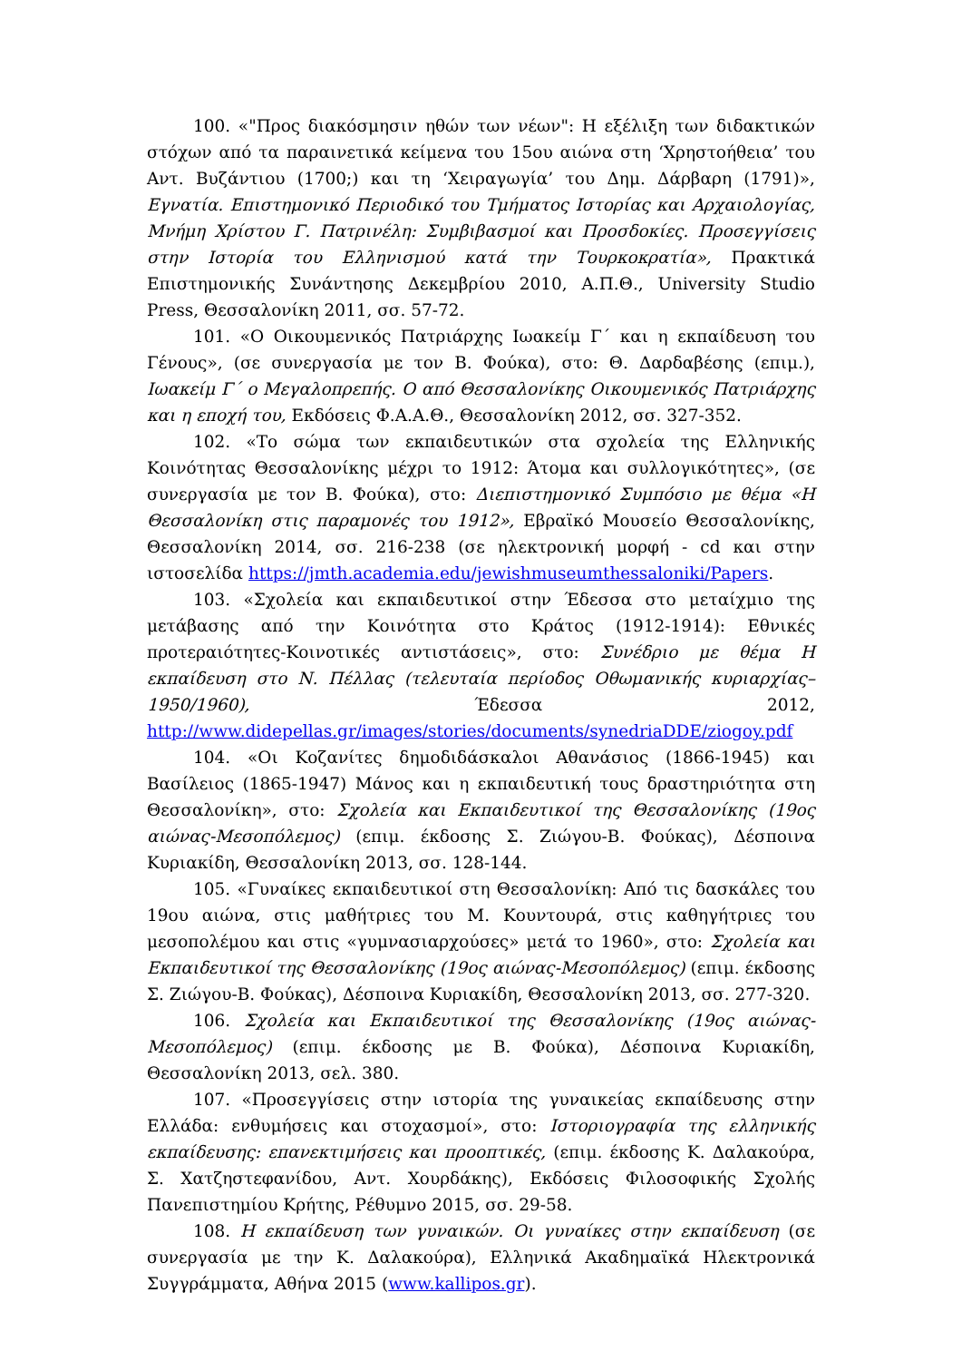100. «"Προς διακόσμησιν ηθών των νέων": Η εξέλιξη των διδακτικών στόχων από τα παραινετικά κείμενα του 15ου αιώνα στη ‘Χρηστοήθεια’ του Αντ. Βυζάντιου (1700;) και τη ‘Χειραγωγία’ του Δημ. Δάρβαρη (1791)», Εγνατία. Επιστημονικό Περιοδικό του Τμήματος Ιστορίας και Αρχαιολογίας, Μνήμη Χρίστου Γ. Πατρινέλη: Συμβιβασμοί και Προσδοκίες. Προσεγγίσεις στην Ιστορία του Ελληνισμού κατά την Τουρκοκρατία», Πρακτικά Επιστημονικής Συνάντησης Δεκεμβρίου 2010, Α.Π.Θ., University Studio Press, Θεσσαλονίκη 2011, σσ. 57-72.
101. «Ο Οικουμενικός Πατριάρχης Ιωακείμ Γ΄ και η εκπαίδευση του Γένους», (σε συνεργασία με τον Β. Φούκα), στο: Θ. Δαρδαβέσης (επιμ.), Ιωακείμ Γ΄ ο Μεγαλοπρεπής. Ο από Θεσσαλονίκης Οικουμενικός Πατριάρχης και η εποχή του, Εκδόσεις Φ.Α.Α.Θ., Θεσσαλονίκη 2012, σσ. 327-352.
102. «Το σώμα των εκπαιδευτικών στα σχολεία της Ελληνικής Κοινότητας Θεσσαλονίκης μέχρι το 1912: Άτομα και συλλογικότητες», (σε συνεργασία με τον Β. Φούκα), στο: Διεπιστημονικό Συμπόσιο με θέμα «Η Θεσσαλονίκη στις παραμονές του 1912», Εβραϊκό Μουσείο Θεσσαλονίκης, Θεσσαλονίκη 2014, σσ. 216-238 (σε ηλεκτρονική μορφή - cd και στην ιστοσελίδα https://jmth.academia.edu/jewishmuseumthessaloniki/Papers.
103. «Σχολεία και εκπαιδευτικοί στην Έδεσσα στο μεταίχμιο της μετάβασης από την Κοινότητα στο Κράτος (1912-1914): Εθνικές προτεραιότητες-Κοινοτικές αντιστάσεις», στο: Συνέδριο με θέμα Η εκπαίδευση στο Ν. Πέλλας (τελευταία περίοδος Οθωμανικής κυριαρχίας–1950/1960), Έδεσσα 2012, http://www.didepellas.gr/images/stories/documents/synedriaDDE/ziogoy.pdf
104. «Οι Κοζανίτες δημοδιδάσκαλοι Αθανάσιος (1866-1945) και Βασίλειος (1865-1947) Μάνος και η εκπαιδευτική τους δραστηριότητα στη Θεσσαλονίκη», στο: Σχολεία και Εκπαιδευτικοί της Θεσσαλονίκης (19ος αιώνας-Μεσοπόλεμος) (επιμ. έκδοσης Σ. Ζιώγου-Β. Φούκας), Δέσποινα Κυριακίδη, Θεσσαλονίκη 2013, σσ. 128-144.
105. «Γυναίκες εκπαιδευτικοί στη Θεσσαλονίκη: Από τις δασκάλες του 19ου αιώνα, στις μαθήτριες του Μ. Κουντουρά, στις καθηγήτριες του μεσοπολέμου και στις «γυμνασιαρχούσες» μετά το 1960», στο: Σχολεία και Εκπαιδευτικοί της Θεσσαλονίκης (19ος αιώνας-Μεσοπόλεμος) (επιμ. έκδοσης Σ. Ζιώγου-Β. Φούκας), Δέσποινα Κυριακίδη, Θεσσαλονίκη 2013, σσ. 277-320.
106. Σχολεία και Εκπαιδευτικοί της Θεσσαλονίκης (19ος αιώνας-Μεσοπόλεμος) (επιμ. έκδοσης με Β. Φούκα), Δέσποινα Κυριακίδη, Θεσσαλονίκη 2013, σελ. 380.
107. «Προσεγγίσεις στην ιστορία της γυναικείας εκπαίδευσης στην Ελλάδα: ενθυμήσεις και στοχασμοί», στο: Ιστοριογραφία της ελληνικής εκπαίδευσης: επανεκτιμήσεις και προοπτικές, (επιμ. έκδοσης Κ. Δαλακούρα, Σ. Χατζηστεφανίδου, Αντ. Χουρδάκης), Εκδόσεις Φιλοσοφικής Σχολής Πανεπιστημίου Κρήτης, Ρέθυμνο 2015, σσ. 29-58.
108. Η εκπαίδευση των γυναικών. Οι γυναίκες στην εκπαίδευση (σε συνεργασία με την Κ. Δαλακούρα), Ελληνικά Ακαδημαϊκά Ηλεκτρονικά Συγγράμματα, Αθήνα 2015 (www.kallipos.gr).